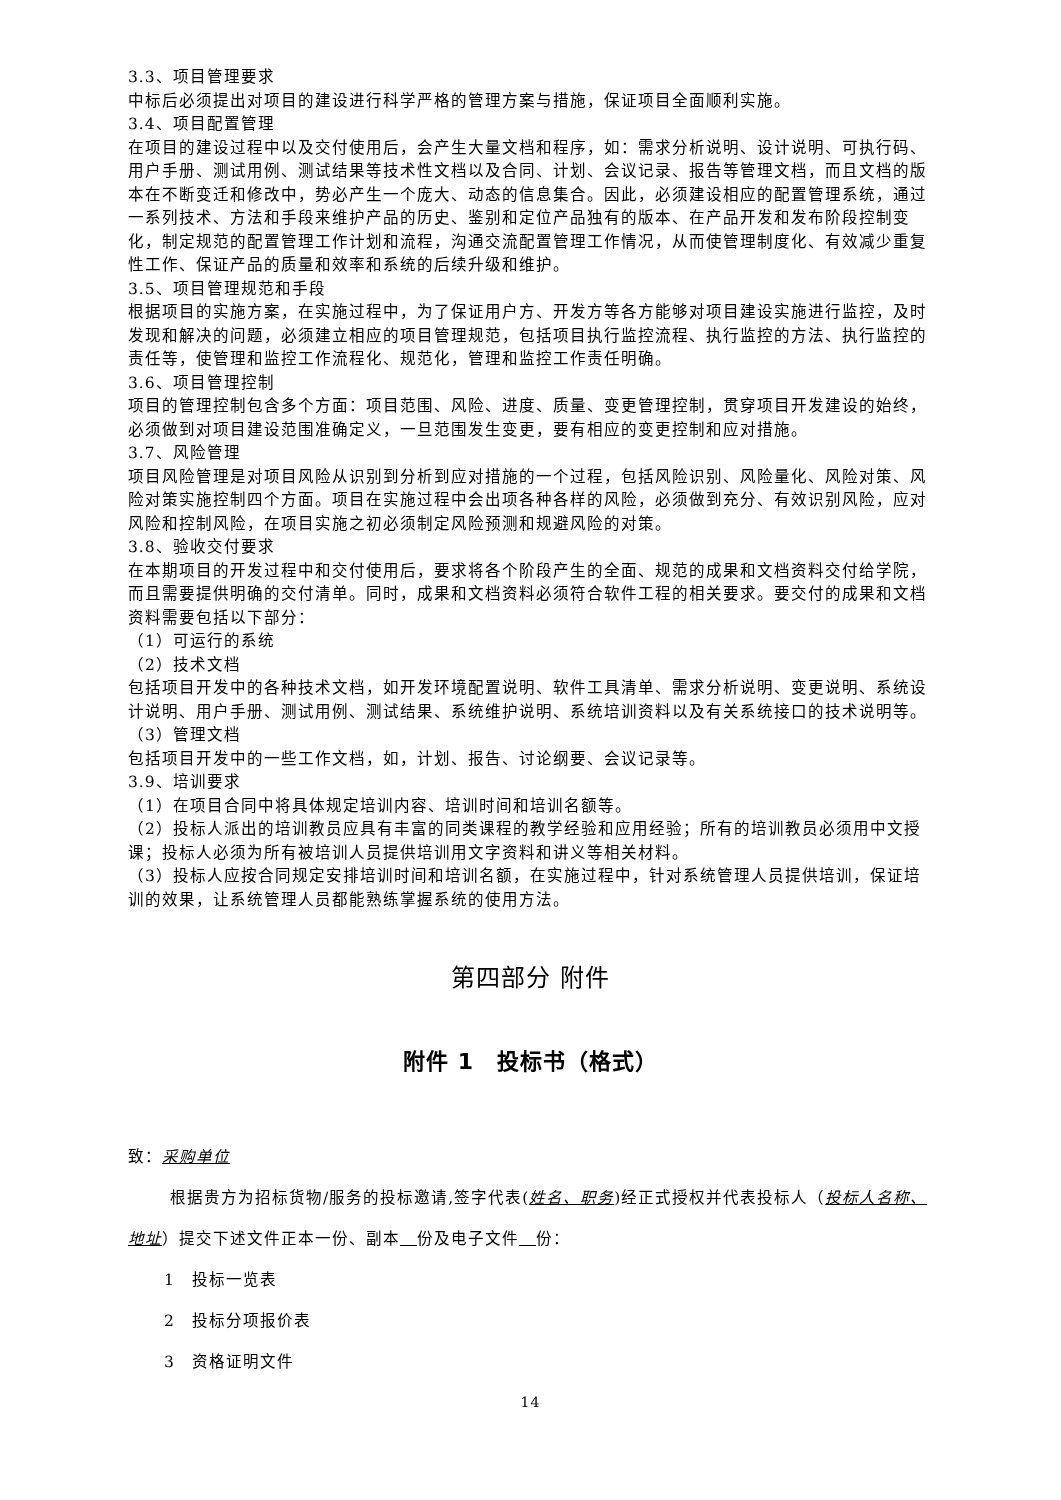3.3、项目管理要求
中标后必须提出对项目的建设进行科学严格的管理方案与措施，保证项目全面顺利实施。
3.4、项目配置管理
在项目的建设过程中以及交付使用后，会产生大量文档和程序，如：需求分析说明、设计说明、可执行码、用户手册、测试用例、测试结果等技术性文档以及合同、计划、会议记录、报告等管理文档，而且文档的版本在不断变迁和修改中，势必产生一个庞大、动态的信息集合。因此，必须建设相应的配置管理系统，通过一系列技术、方法和手段来维护产品的历史、鉴别和定位产品独有的版本、在产品开发和发布阶段控制变化，制定规范的配置管理工作计划和流程，沟通交流配置管理工作情况，从而使管理制度化、有效减少重复性工作、保证产品的质量和效率和系统的后续升级和维护。
3.5、项目管理规范和手段
根据项目的实施方案，在实施过程中，为了保证用户方、开发方等各方能够对项目建设实施进行监控，及时发现和解决的问题，必须建立相应的项目管理规范，包括项目执行监控流程、执行监控的方法、执行监控的责任等，使管理和监控工作流程化、规范化，管理和监控工作责任明确。
3.6、项目管理控制
项目的管理控制包含多个方面：项目范围、风险、进度、质量、变更管理控制，贯穿项目开发建设的始终，必须做到对项目建设范围准确定义，一旦范围发生变更，要有相应的变更控制和应对措施。
3.7、风险管理
项目风险管理是对项目风险从识别到分析到应对措施的一个过程，包括风险识别、风险量化、风险对策、风险对策实施控制四个方面。项目在实施过程中会出项各种各样的风险，必须做到充分、有效识别风险，应对风险和控制风险，在项目实施之初必须制定风险预测和规避风险的对策。
3.8、验收交付要求
在本期项目的开发过程中和交付使用后，要求将各个阶段产生的全面、规范的成果和文档资料交付给学院，而且需要提供明确的交付清单。同时，成果和文档资料必须符合软件工程的相关要求。要交付的成果和文档资料需要包括以下部分：
（1）可运行的系统
（2）技术文档
包括项目开发中的各种技术文档，如开发环境配置说明、软件工具清单、需求分析说明、变更说明、系统设计说明、用户手册、测试用例、测试结果、系统维护说明、系统培训资料以及有关系统接口的技术说明等。
（3）管理文档
包括项目开发中的一些工作文档，如，计划、报告、讨论纲要、会议记录等。
3.9、培训要求
（1）在项目合同中将具体规定培训内容、培训时间和培训名额等。
（2）投标人派出的培训教员应具有丰富的同类课程的教学经验和应用经验；所有的培训教员必须用中文授课；投标人必须为所有被培训人员提供培训用文字资料和讲义等相关材料。
（3）投标人应按合同规定安排培训时间和培训名额，在实施过程中，针对系统管理人员提供培训，保证培训的效果，让系统管理人员都能熟练掌握系统的使用方法。
第四部分 附件
附件 1　投标书（格式）
致：采购单位
根据贵方为招标货物/服务的投标邀请,签字代表(姓名、职务)经正式授权并代表投标人（投标人名称、地址）提交下述文件正本一份、副本　 份及电子文件　 份：
1　投标一览表
2　投标分项报价表
3　资格证明文件
14